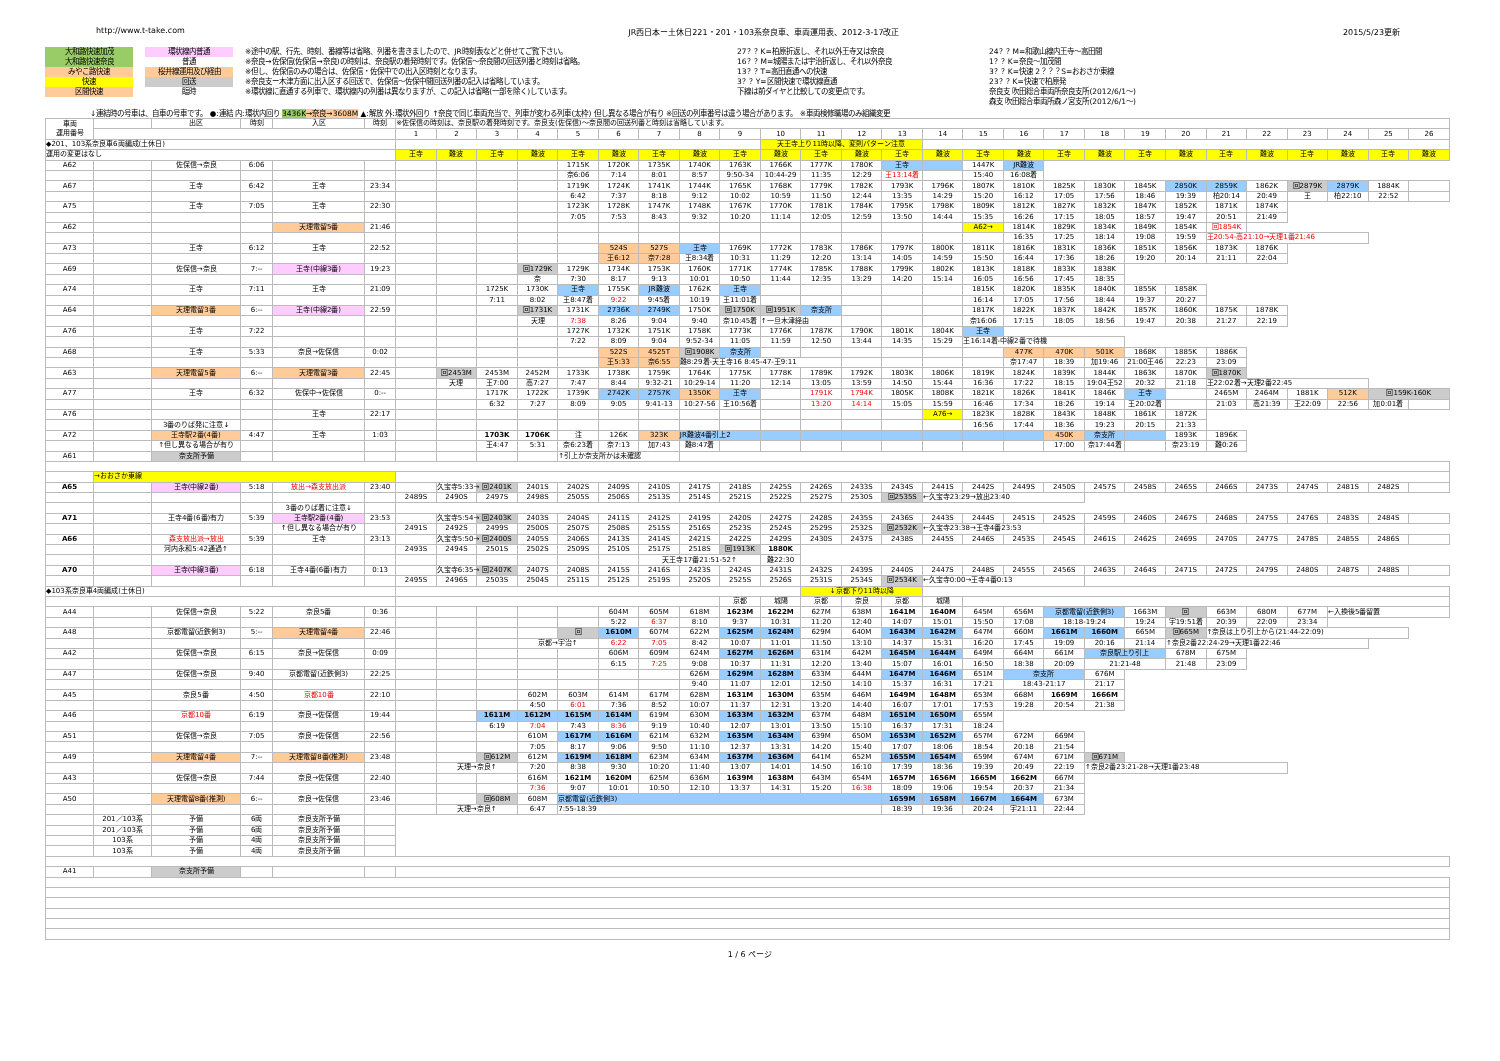http://www.t-take.com JR西日本ー土休日221・201・103系奈良車、車両運用表、2012-3-17改正 2015/5/23更新
大和路快速加茂
大和路快速奈良
みやこ路快速
快速
区間快速
環状線内普通
普通
桜井線運用及び経由
回送
臨時
※途中の駅、行先、時刻、番線等は省略、列番を書きましたので、JR時刻表などと併せてご覧下さい。
※奈良→佐保信(佐保信→奈良)の時刻は、奈良駅の着発時刻です。佐保信～奈良間の回送列番と時刻は省略。
※但し、佐保信のみの場合は、佐保信・佐保中での出入区時刻となります。
※奈良支ー木津方面に出入区する回送で、佐保信～佐保中間回送列番の記入は省略しています。
※環状線に直通する列車で、環状線内の列番は異なりますが、この記入は省略(一部を除く)しています。
27？？K=柏原折返し、それ以外王寺又は奈良
16？？M=城陽または宇治折返し、それ以外奈良
13？？T=高田直通への快速
3？？Y=区間快速で環状線直通
下線は前ダイヤと比較しての変更点です。
24？？M=和歌山線内王寺～高田間
1？？K=奈良～加茂間
3？？K=快速 2？？？S=おおさか東線
23？？K=快速で柏原発
奈良支 吹田総合車両所奈良支所(2012/6/1～)
森支 吹田総合車両所森ノ宮支所(2012/6/1～)
↓連結時の号車は、自車の号車です。 ●:連結 内:環状内回り 3436K→奈良→3608M ▲:解放 外:環状外回り ↑奈良で同じ車両充当で、列車が変わる列車(太枠) 但し異なる場合が有り ※回送の列車番号は違う場合があります。 ※車両検修職場のみ組織変更
| 車両 運用番号 | | 出区 | 時刻 | 入区 | 時刻 | ※佐保信の時刻は、奈良駅の着発時刻です。奈良支(佐保信)～奈良間の回送列番と時刻は省略しています。 | | | | | | | | | | | | | | | | | | | | | | | | | |
| --- | --- | --- | --- | --- | --- | --- | --- | --- | --- | --- | --- | --- | --- | --- | --- | --- | --- | --- | --- | --- | --- | --- | --- | --- | --- | --- | --- | --- | --- | --- | --- |
| | | | | | | 1 | 2 | 3 | 4 | 5 | 6 | 7 | 8 | 9 | 10 | 11 | 12 | 13 | 14 | 15 | 16 | 17 | 18 | 19 | 20 | 21 | 22 | 23 | 24 | 25 | 26 |
| ◆201、103系奈良車6両編成(土休日) | | | | | | | | | | | | | | | 天王寺上り11時以降、変則パターン注意 | | | | | | | | | | | | | | | | |
| 運用の変更はなし | | | | | | 王寺 | 難波 | 王寺 | 難波 | 王寺 | 難波 | 王寺 | 難波 | 王寺 | 難波 | 王寺 | 難波 | 王寺 | 難波 | 王寺 | 難波 | 王寺 | 難波 | 王寺 | 難波 | 王寺 | 難波 | 王寺 | 難波 | 王寺 | 難波 |
| A62 | | 佐保信→奈良 | 6:06 | | | | | | | 1715K | 1720K | 1735K | 1740K | 1763K | 1766K | 1777K | 1780K | 王寺 | | 1447K | JR難波 | | | | | | | | | | |
| | | | | | | | | | | 奈6:06 | 7:14 | 8:01 | 8:57 | 9:50-34 | 10:44-29 | 11:35 | 12:29 | 王13:14着 | | 15:40 | 16:08着 | | | | | | | | | | |
| A67 | | 王寺 | 6:42 | 王寺 | 23:34 | | | | | 1719K | 1724K | 1741K | 1744K | 1765K | 1768K | 1779K | 1782K | 1793K | 1796K | 1807K | 1810K | 1825K | 1830K | 1845K | 2850K | 2859K | 1862K | 回2879K | 2879K | 1884K | |
| | | | | | | | | | | 6:42 | 7:37 | 8:18 | 9:12 | 10:02 | 10:59 | 11:50 | 12:44 | 13:35 | 14:29 | 15:20 | 16:12 | 17:05 | 17:56 | 18:46 | 19:39 | 柏20:14 | 20:49 | 王 | 柏22:10 | 22:52 | |
| A75 | | 王寺 | 7:05 | 王寺 | 22:30 | | | | | 1723K | 1728K | 1747K | 1748K | 1767K | 1770K | 1781K | 1784K | 1795K | 1798K | 1809K | 1812K | 1827K | 1832K | 1847K | 1852K | 1871K | 1874K | | | | |
| | | | | | | | | | | 7:05 | 7:53 | 8:43 | 9:32 | 10:20 | 11:14 | 12:05 | 12:59 | 13:50 | 14:44 | 15:35 | 16:26 | 17:15 | 18:05 | 18:57 | 19:47 | 20:51 | 21:49 | | | | |
| A62 | | | | 天理電留5番 | 21:46 | | | | | | | | | | | | | | | A62→ | 1814K | 1829K | 1834K | 1849K | 1854K | 回1854K | | | | | |
| | | | | | | | | | | | | | | | | | | | | | 16:35 | 17:25 | 18:14 | 19:08 | 19:59 | 王20:54-高21:10→天理1番21:46 | | | | | |
| A73 | | 王寺 | 6:12 | 王寺 | 22:52 | | | | | | 524S | 527S | 王寺 | 1769K | 1772K | 1783K | 1786K | 1797K | 1800K | 1811K | 1816K | 1831K | 1836K | 1851K | 1856K | 1873K | 1876K | | | | |
| | | | | | | | | | | | 王6:12 | 奈7:28 | 王8:34着 | 10:31 | 11:29 | 12:20 | 13:14 | 14:05 | 14:59 | 15:50 | 16:44 | 17:36 | 18:26 | 19:20 | 20:14 | 21:11 | 22:04 | | | | |
| A69 | | 佐保信→奈良 | 7:-- | 王寺(中線3番) | 19:23 | | | | 回1729K | 1729K | 1734K | 1753K | 1760K | 1771K | 1774K | 1785K | 1788K | 1799K | 1802K | 1813K | 1818K | 1833K | 1838K | | | | | | | | |
| | | | | | | | | | 奈 | 7:30 | 8:17 | 9:13 | 10:01 | 10:50 | 11:44 | 12:35 | 13:29 | 14:20 | 15:14 | 16:05 | 16:56 | 17:45 | 18:35 | | | | | | | | |
| A74 | | 王寺 | 7:11 | 王寺 | 21:09 | | | 1725K | 1730K | 王寺 | 1755K | JR難波 | 1762K | 王寺 | | | | | | 1815K | 1820K | 1835K | 1840K | 1855K | 1858K | | | | | | |
| | | | | | | | | 7:11 | 8:02 | 王8:47着 | 9:22 | 9:45着 | 10:19 | 王11:01着 | | | | | | 16:14 | 17:05 | 17:56 | 18:44 | 19:37 | 20:27 | | | | | | |
| A64 | | 天理電留3番 | 6:-- | 王寺(中線2番) | 22:59 | | | | 回1731K | 1731K | 2736K | 2749K | 1750K | 回1750K | 回1951K | 奈支所 | | | | 1817K | 1822K | 1837K | 1842K | 1857K | 1860K | 1875K | 1878K | | | | |
| | | | | | | | | | 天理 | 7:38 | 8:26 | 9:04 | 9:40 | 奈10:45着 | ↑一旦木津経由 | | | | | 奈16:06 | 17:15 | 18:05 | 18:56 | 19:47 | 20:38 | 21:27 | 22:19 | | | | |
| A76 | | 王寺 | 7:22 | | | | | | | 1727K | 1732K | 1751K | 1758K | 1773K | 1776K | 1787K | 1790K | 1801K | 1804K | 王寺 | | | | | | | | | | | |
| | | | | | | | | | | 7:22 | 8:09 | 9:04 | 9:52-34 | 11:05 | 11:59 | 12:50 | 13:44 | 14:35 | 15:29 | 王16:14着-中線2番で待機 | | | | | | | | | | | |
| A68 | | 王寺 | 5:33 | 奈良→佐保信 | 0:02 | | | | | | 522S | 4525T | 回1908K | 奈支所 | | | | | | | 477K | 470K | 501K | 1868K | 1885K | 1886K | | | | | |
| | | | | | | | | | | | 王5:33 | 奈6:55 | 難8:29着-天王寺16 8:45-47-王9:11 | | | | | | | | 奈17:47 | 18:39 | 加19:46 | 21:00王46 | 22:23 | 23:09 | | | | | |
| A63 | | 天理電留5番 | 6:-- | 天理電留3番 | 22:45 | | 回2453M | 2453M | 2452M | 1733K | 1738K | 1759K | 1764K | 1775K | 1778K | 1789K | 1792K | 1803K | 1806K | 1819K | 1824K | 1839K | 1844K | 1863K | 1870K | 回1870K | | | | | |
| | | | | | | | 天理 | 王7:00 | 高7:27 | 7:47 | 8:44 | 9:32-21 | 10:29-14 | 11:20 | 12:14 | 13:05 | 13:59 | 14:50 | 15:44 | 16:36 | 17:22 | 18:15 | 19:04王52 | 20:32 | 21:18 | 王22:02着→天理2番22:45 | | | | | |
| A77 | | 王寺 | 6:32 | 佐保中→佐保信 | 0:-- | | | 1717K | 1722K | 1739K | 2742K | 2757K | 1350K | 王寺 | | 1791K | 1794K | 1805K | 1808K | 1821K | 1826K | 1841K | 1846K | 王寺 | | 2465M | 2464M | 1881K | 512K | 回159K-160K | |
| | | | | | | | | 6:32 | 7:27 | 8:09 | 9:05 | 9:41-13 | 10:27-56 | 王10:56着 | | 13:20 | 14:14 | 15:05 | 15:59 | 16:46 | 17:34 | 18:26 | 19:14 | 王20:02着 | | 21:03 | 高21:39 | 王22:09 | 22:56 | 加0:01着 | |
| A76 | | | | 王寺 | 22:17 | | | | | | | | | | | | | | A76→ | 1823K | 1828K | 1843K | 1848K | 1861K | 1872K | | | | | | |
| | | 3番のりば発に注意↓ | | | | | | | | | | | | | | | | | | 16:56 | 17:44 | 18:36 | 19:23 | 20:15 | 21:33 | | | | | | |
| A72 | | 王寺駅2番(4番) | 4:47 | 王寺 | 1:03 | | | 1703K | 1706K | 注 | 126K | 323K | JR難波4番引上2 | | | | | | | | | 450K | 奈支所 | | 1893K | 1896K | | | | | |
| | | ↑但し異なる場合が有り | | | | | | 王4:47 | 5:31 | 奈6:23着 | 奈7:13 | 加7:43 | 難8:47着 | | | | | | | | | 17:00 | 奈17:44着 | | 奈23:19 | 難0:26 | | | | | |
| A61 | | 奈支所予備 | | | | | | | | ↑引上か奈支所かは未確認 | | | | | | | | | | | | | | | | | | | | | |
| | →おおさか東線 | | | | | | | | | | | | | | | | | | | | | | | | | | | | | | |
| A65 | | 王寺(中線2番) | 5:18 | 放出→森支放出派 | 23:40 | | 久宝寺5:33→ | 回2401K | 2401S | 2402S | 2409S | 2410S | 2417S | 2418S | 2425S | 2426S | 2433S | 2434S | 2441S | 2442S | 2449S | 2450S | 2457S | 2458S | 2465S | 2466S | 2473S | 2474S | 2481S | 2482S | |
| | | | | | | 2489S | 2490S | 2497S | 2498S | 2505S | 2506S | 2513S | 2514S | 2521S | 2522S | 2527S | 2530S | 回2535S | ←久宝寺23:29→放出23:40 | | | | | | | | | | | | |
| | | | | 3番のりば着に注意↓ | | | | | | | | | | | | | | | | | | | | | | | | | | | |
| A71 | | 王寺4番(6番)有力 | 5:39 | 王寺駅2番(4番) | 23:53 | | 久宝寺5:54→ | 回2403K | 2403S | 2404S | 2411S | 2412S | 2419S | 2420S | 2427S | 2428S | 2435S | 2436S | 2443S | 2444S | 2451S | 2452S | 2459S | 2460S | 2467S | 2468S | 2475S | 2476S | 2483S | 2484S | |
| | | | | ↑但し異なる場合が有り | | 2491S | 2492S | 2499S | 2500S | 2507S | 2508S | 2515S | 2516S | 2523S | 2524S | 2529S | 2532S | 回2532K | ←久宝寺23:38→王寺4番23:53 | | | | | | | | | | | | |
| A66 | | 森支放出派→放出 | 5:39 | 王寺 | 23:13 | | 久宝寺5:50→ | 回2400S | 2405S | 2406S | 2413S | 2414S | 2421S | 2422S | 2429S | 2430S | 2437S | 2438S | 2445S | 2446S | 2453S | 2454S | 2461S | 2462S | 2469S | 2470S | 2477S | 2478S | 2485S | 2486S | |
| | | 河内永和5:42通過↑ | | | | 2493S | 2494S | 2501S | 2502S | 2509S | 2510S | 2517S | 2518S | 回1913K | 1880K | | | | | | | | | | | | | | | | |
| | | | | | | | | | | | | 天王寺17番21:51-52↑ | | | 難22:30 | | | | | | | | | | | | | | | | |
| A70 | | 王寺(中線3番) | 6:18 | 王寺4番(6番)有力 | 0:13 | | 久宝寺6:35→ | 回2407K | 2407S | 2408S | 2415S | 2416S | 2423S | 2424S | 2431S | 2432S | 2439S | 2440S | 2447S | 2448S | 2455S | 2456S | 2463S | 2464S | 2471S | 2472S | 2479S | 2480S | 2487S | 2488S | |
| | | | | | | 2495S | 2496S | 2503S | 2504S | 2511S | 2512S | 2519S | 2520S | 2525S | 2526S | 2531S | 2534S | 回2534K | ←久宝寺0:00→王寺4番0:13 | | | | | | | | | | | | |
| ◆103系奈良車4両編成(土休日) | | | | | | | | | | | | | | | | ↓京都下り11時以降 | | | | | | | | | | | | | | | |
| | | | | | | | | | | | | | | 京都 | 城陽 | 京都 | 奈良 | 京都 | 城陽 | | | | | | | | | | | | |
| A44 | | 佐保信→奈良 | 5:22 | 奈良5番 | 0:36 | | | | | | 604M | 605M | 618M | 1623M | 1622M | 627M | 638M | 1641M | 1640M | 645M | 656M | 京都電留(近鉄側3) | | 1663M | 回 | 663M | 680M | 677M | ←入換後5番留置 | | |
| | | | | | | | | | | | 5:22 | 6:37 | 8:10 | 9:37 | 10:31 | 11:20 | 12:40 | 14:07 | 15:01 | 15:50 | 17:08 | 18:18-19:24 | | 19:24 | 宇19:51着 | 20:39 | 22:09 | 23:34 | | | |
| A48 | | 京都電留(近鉄側3) | 5:-- | 天理電留4番 | 22:46 | | | | | 回 | 1610M | 607M | 622M | 1625M | 1624M | 629M | 640M | 1643M | 1642M | 647M | 660M | 1661M | 1660M | 665M | 回665M | ↑奈良は上り引上から(21:44-22:09) | | | | | |
| | | | | | | | | | 京都→宇治↑ | | 6:22 | 7:05 | 8:42 | 10:07 | 11:01 | 11:50 | 13:10 | 14:37 | 15:31 | 16:20 | 17:45 | 19:09 | 20:16 | 21:14 | ↑奈良2番22:24-29→天理1番22:46 | | | | | | |
| A42 | | 佐保信→奈良 | 6:15 | 奈良→佐保信 | 0:09 | | | | | | 606M | 609M | 624M | 1627M | 1626M | 631M | 642M | 1645M | 1644M | 649M | 664M | 661M | 奈良駅上り引上 | | 678M | 675M | | | | | |
| | | | | | | | | | | | 6:15 | 7:25 | 9:08 | 10:37 | 11:31 | 12:20 | 13:40 | 15:07 | 16:01 | 16:50 | 18:38 | 20:09 | 21:21-48 | | 21:48 | 23:09 | | | | | |
| A47 | | 佐保信→奈良 | 9:40 | 京都電留(近鉄側3) | 22:25 | | | | | | | | 626M | 1629M | 1628M | 633M | 644M | 1647M | 1646M | 651M | 奈支所 | | 676M | | | | | | | | |
| | | | | | | | | | | | | | 9:40 | 11:07 | 12:01 | 12:50 | 14:10 | 15:37 | 16:31 | 17:21 | 18:43-21:17 | | 21:17 | | | | | | | | |
| A45 | | 奈良5番 | 4:50 | 京都10番 | 22:10 | | | | 602M | 603M | 614M | 617M | 628M | 1631M | 1630M | 635M | 646M | 1649M | 1648M | 653M | 668M | 1669M | 1666M | | | | | | | | |
| | | | | | | | | | 4:50 | 6:01 | 7:36 | 8:52 | 10:07 | 11:37 | 12:31 | 13:20 | 14:40 | 16:07 | 17:01 | 17:53 | 19:28 | 20:54 | 21:38 | | | | | | | | |
| A46 | | 京都10番 | 6:19 | 奈良→佐保信 | 19:44 | | | 1611M | 1612M | 1615M | 1614M | 619M | 630M | 1633M | 1632M | 637M | 648M | 1651M | 1650M | 655M | | | | | | | | | | | |
| | | | | | | | | 6:19 | 7:04 | 7:43 | 8:36 | 9:19 | 10:40 | 12:07 | 13:01 | 13:50 | 15:10 | 16:37 | 17:31 | 18:24 | | | | | | | | | | | |
| A51 | | 佐保信→奈良 | 7:05 | 奈良→佐保信 | 22:56 | | | | 610M | 1617M | 1616M | 621M | 632M | 1635M | 1634M | 639M | 650M | 1653M | 1652M | 657M | 672M | 669M | | | | | | | | | |
| | | | | | | | | | 7:05 | 8:17 | 9:06 | 9:50 | 11:10 | 12:37 | 13:31 | 14:20 | 15:40 | 17:07 | 18:06 | 18:54 | 20:18 | 21:54 | | | | | | | | | |
| A49 | | 天理電留4番 | 7:-- | 天理電留8番(推測) | 23:48 | | | 回612M | 612M | 1619M | 1618M | 623M | 634M | 1637M | 1636M | 641M | 652M | 1655M | 1654M | 659M | 674M | 671M | 回671M | | | | | | | | |
| | | | | | | | 天理→奈良↑ | | 7:20 | 8:38 | 9:30 | 10:20 | 11:40 | 13:07 | 14:01 | 14:50 | 16:10 | 17:39 | 18:36 | 19:39 | 20:49 | 22:19 | ↑奈良2番23:21-28→天理1番23:48 | | | | | | | | |
| A43 | | 佐保信→奈良 | 7:44 | 奈良→佐保信 | 22:40 | | | | 616M | 1621M | 1620M | 625M | 636M | 1639M | 1638M | 643M | 654M | 1657M | 1656M | 1665M | 1662M | 667M | | | | | | | | | |
| | | | | | | | | | 7:36 | 9:07 | 10:01 | 10:50 | 12:10 | 13:37 | 14:31 | 15:20 | 16:38 | 18:09 | 19:06 | 19:54 | 20:37 | 21:34 | | | | | | | | | |
| A50 | | 天理電留8番(推測) | 6:-- | 奈良→佐保信 | 23:46 | | | 回608M | 608M | 京都電留(近鉄側3) | | | | | | | | 1659M | 1658M | 1667M | 1664M | 673M | | | | | | | | | |
| | | | | | | | 天理→奈良↑ | | 6:47 | 7:55-18:39 | | | | | | | | 18:39 | 19:36 | 20:24 | 宇21:11 | 22:44 | | | | | | | | | |
| | 201／103系 | 予備 | 6両 | 奈良支所予備 | | | | | | | | | | | | | | | | | | | | | | | | | | | |
| | 201／103系 | 予備 | 6両 | 奈良支所予備 | | | | | | | | | | | | | | | | | | | | | | | | | | | |
| | 103系 | 予備 | 4両 | 奈良支所予備 | | | | | | | | | | | | | | | | | | | | | | | | | | | |
| | 103系 | 予備 | 4両 | 奈良支所予備 | | | | | | | | | | | | | | | | | | | | | | | | | | | |
| A41 | | 奈支所予備 | | | | | | | | | | | | | | | | | | | | | | | | | | | | | |
1 / 6 ページ